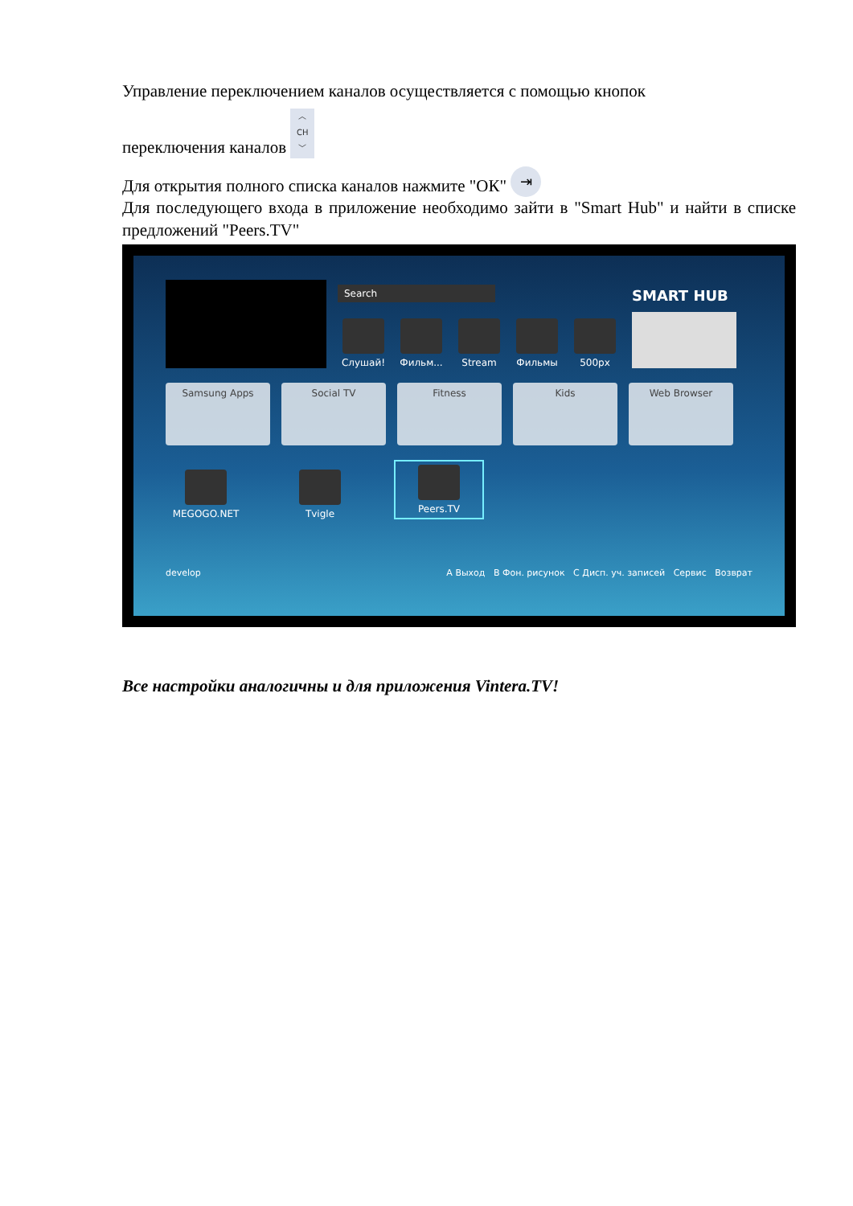Управление переключением каналов осуществляется с помощью кнопок
переключения каналов ︿
CH
﹀
Для открытия полного списка каналов нажмите "ОК" ⇥
Для последующего входа в приложение необходимо зайти в "Smart Hub" и найти в списке предложений "Peers.TV"
Search
Слушай! Фильм... Stream Фильмы 500px
SMART HUB
Samsung Apps
Social TV
Fitness
Kids
Web Browser
MEGOGO.NET
Tvigle
Peers.TV
develop A Выход B Фон. рисунок C Дисп. уч. записей Сервис Возврат
Все настройки аналогичны и для приложения Vintera.TV!